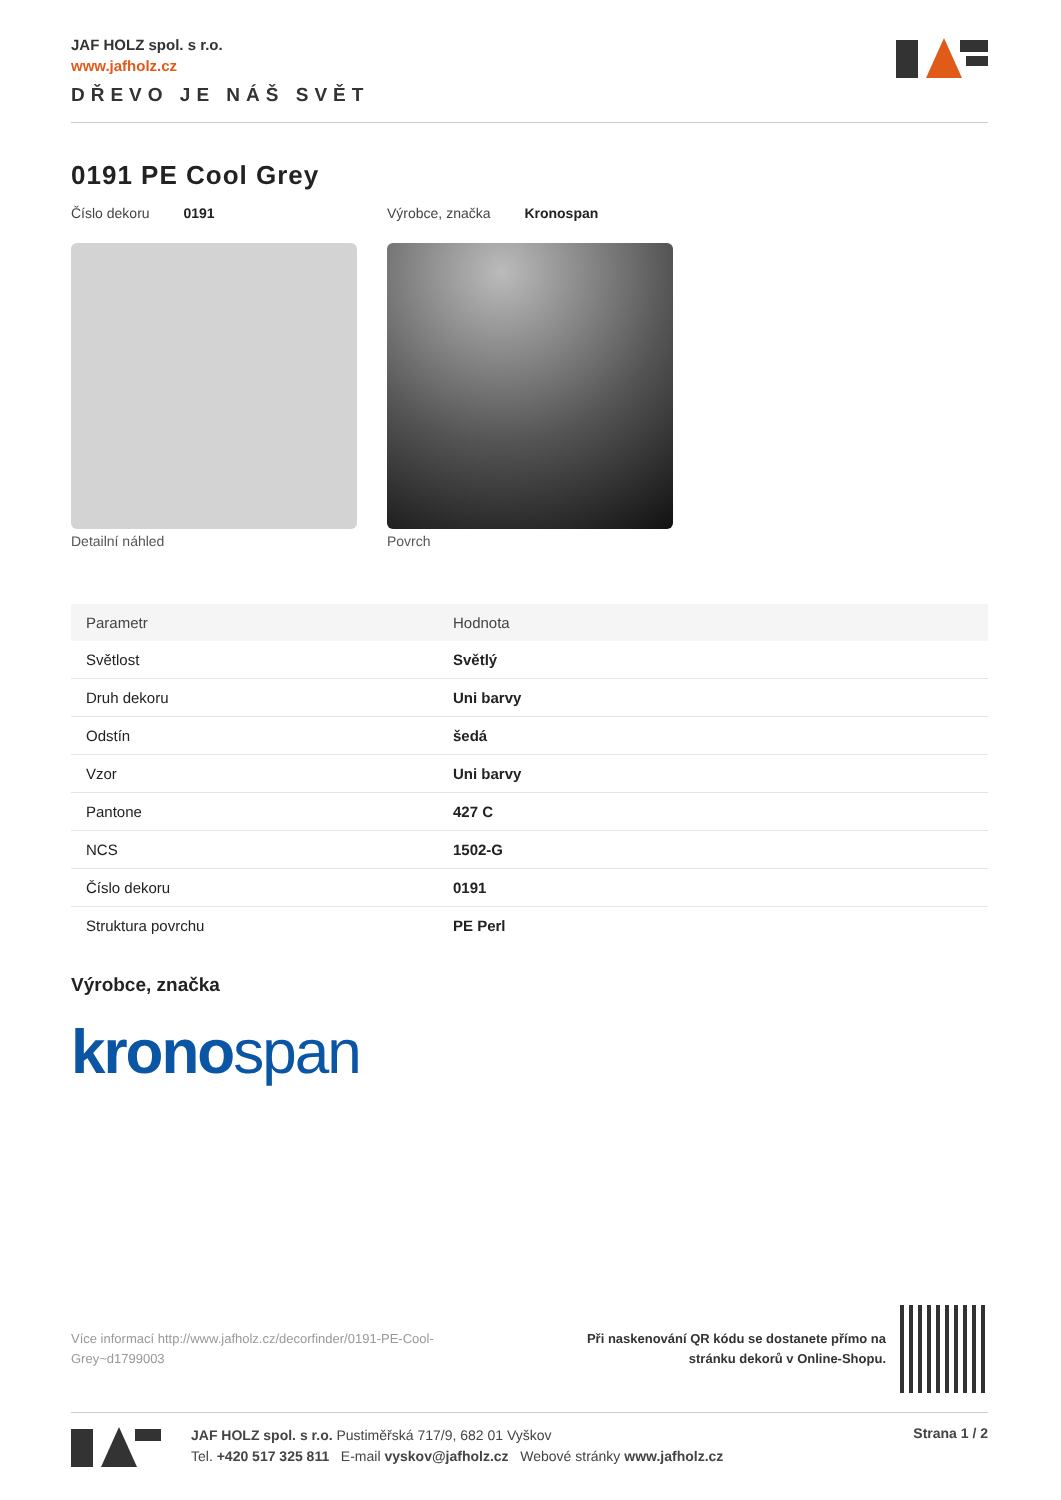JAF HOLZ spol. s r.o.
www.jafholz.cz
DŘEVO JE NÁŠ SVĚT
0191 PE Cool Grey
Číslo dekoru 0191 Výrobce, značka Kronospan
Detailní náhled Povrch
| Parametr | Hodnota |
| --- | --- |
| Světlost | Světlý |
| Druh dekoru | Uni barvy |
| Odstín | šedá |
| Vzor | Uni barvy |
| Pantone | 427 C |
| NCS | 1502-G |
| Číslo dekoru | 0191 |
| Struktura povrchu | PE Perl |
Výrobce, značka
kronospan
Více informací http://www.jafholz.cz/decorfinder/0191-PE-Cool-Grey~d1799003
Při naskenování QR kódu se dostanete přímo na
stránku dekorů v Online-Shopu.
JAF HOLZ spol. s r.o. Pustiměřská 717/9, 682 01 Vyškov
Tel. +420 517 325 811 E-mail vyskov@jafholz.cz Webové stránky www.jafholz.cz
Strana 1 / 2